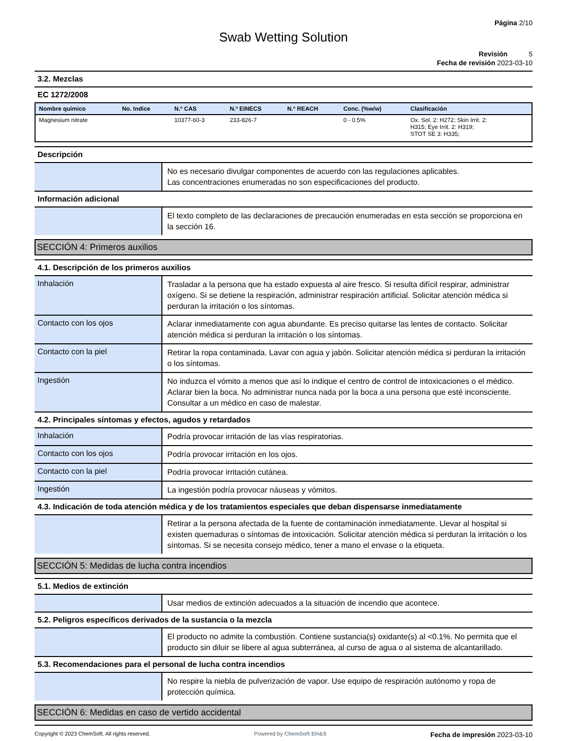Página 2/10
Swab Wetting Solution
Revisión 5
Fecha de revisión 2023-03-10
3.2. Mezclas
EC 1272/2008
| Nombre químico | No. Indice | N.º CAS | N.º EINECS | N.º REACH | Conc. (%w/w) | Clasificación |
| --- | --- | --- | --- | --- | --- | --- |
| Magnesium nitrate | | 10377-60-3 | 233-826-7 | | 0 - 0.5% | Ox. Sol. 2: H272; Skin Irrit. 2: H315; Eye Irrit. 2: H319; STOT SE 3: H335; |
Descripción
No es necesario divulgar componentes de acuerdo con las regulaciones aplicables.
Las concentraciones enumeradas no son especificaciones del producto.
Información adicional
El texto completo de las declaraciones de precaución enumeradas en esta sección se proporciona en la sección 16.
SECCIÓN 4: Primeros auxilios
4.1. Descripción de los primeros auxilios
Inhalación
Trasladar a la persona que ha estado expuesta al aire fresco. Si resulta difícil respirar, administrar oxígeno. Si se detiene la respiración, administrar respiración artificial. Solicitar atención médica si perduran la irritación o los síntomas.
Contacto con los ojos
Aclarar inmediatamente con agua abundante. Es preciso quitarse las lentes de contacto. Solicitar atención médica si perduran la irritación o los síntomas.
Contacto con la piel
Retirar la ropa contaminada. Lavar con agua y jabón. Solicitar atención médica si perduran la irritación o los síntomas.
Ingestión
No induzca el vómito a menos que así lo indique el centro de control de intoxicaciones o el médico. Aclarar bien la boca. No administrar nunca nada por la boca a una persona que esté inconsciente. Consultar a un médico en caso de malestar.
4.2. Principales síntomas y efectos, agudos y retardados
Inhalación
Podría provocar irritación de las vías respiratorias.
Contacto con los ojos
Podría provocar irritación en los ojos.
Contacto con la piel
Podría provocar irritación cutánea.
Ingestión
La ingestión podría provocar náuseas y vómitos.
4.3. Indicación de toda atención médica y de los tratamientos especiales que deban dispensarse inmediatamente
Retirar a la persona afectada de la fuente de contaminación inmediatamente. Llevar al hospital si existen quemaduras o síntomas de intoxicación. Solicitar atención médica si perduran la irritación o los síntomas. Si se necesita consejo médico, tener a mano el envase o la etiqueta.
SECCIÓN 5: Medidas de lucha contra incendios
5.1. Medios de extinción
Usar medios de extinción adecuados a la situación de incendio que acontece.
5.2. Peligros específicos derivados de la sustancia o la mezcla
El producto no admite la combustión. Contiene sustancia(s) oxidante(s) al <0.1%. No permita que el producto sin diluir se libere al agua subterránea, al curso de agua o al sistema de alcantarillado.
5.3. Recomendaciones para el personal de lucha contra incendios
No respire la niebla de pulverización de vapor. Use equipo de respiración autónomo y ropa de protección química.
SECCIÓN 6: Medidas en caso de vertido accidental
Copyright © 2023 ChemSoft. All rights reserved. Powered by ChemSoft EH&S Fecha de impresión 2023-03-10